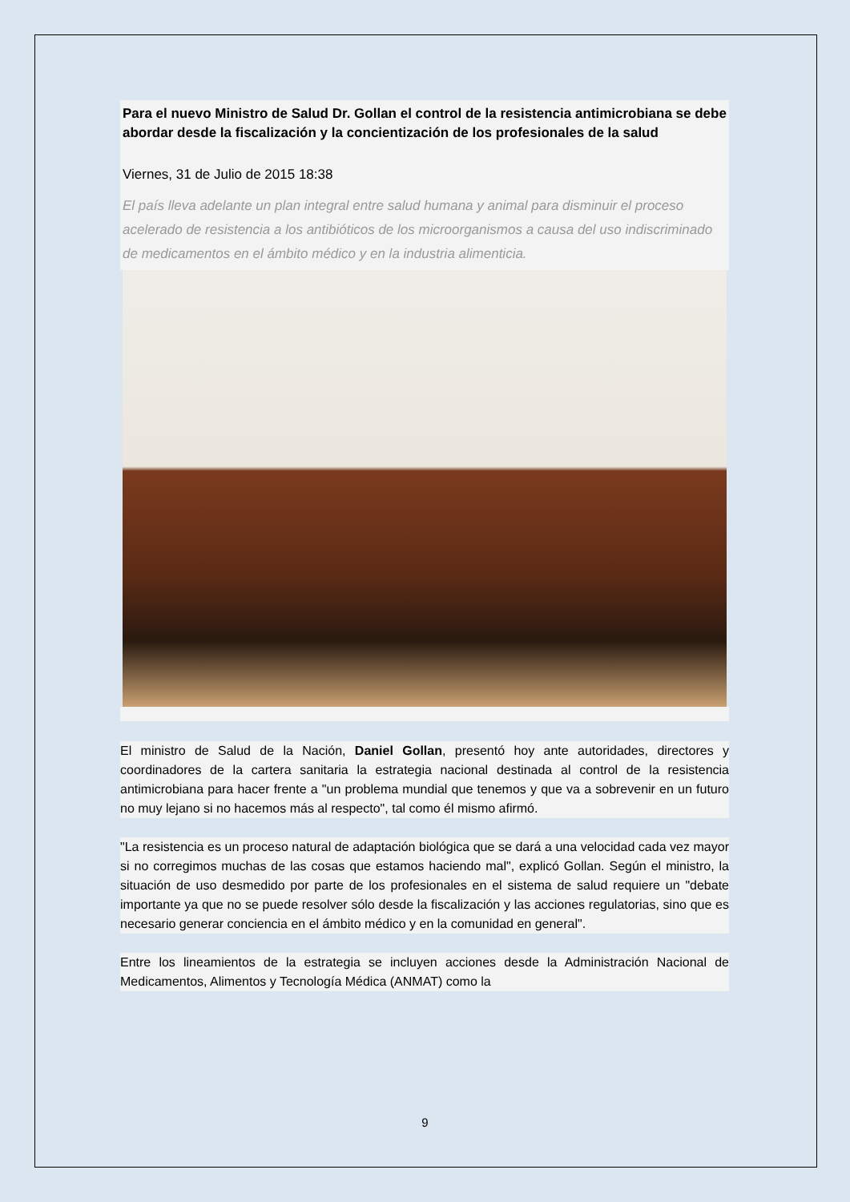Para el nuevo Ministro de Salud Dr. Gollan el control de la resistencia antimicrobiana se debe abordar desde la fiscalización y la concientización de los profesionales de la salud
Viernes, 31 de Julio de 2015 18:38
El país lleva adelante un plan integral entre salud humana y animal para disminuir el proceso acelerado de resistencia a los antibióticos de los microorganismos a causa del uso indiscriminado de medicamentos en el ámbito médico y en la industria alimenticia.
El ministro de Salud de la Nación, Daniel Gollan, presentó hoy ante autoridades, directores y coordinadores de la cartera sanitaria la estrategia nacional destinada al control de la resistencia antimicrobiana para hacer frente a "un problema mundial que tenemos y que va a sobrevenir en un futuro no muy lejano si no hacemos más al respecto", tal como él mismo afirmó.
"La resistencia es un proceso natural de adaptación biológica que se dará a una velocidad cada vez mayor si no corregimos muchas de las cosas que estamos haciendo mal", explicó Gollan. Según el ministro, la situación de uso desmedido por parte de los profesionales en el sistema de salud requiere un "debate importante ya que no se puede resolver sólo desde la fiscalización y las acciones regulatorias, sino que es necesario generar conciencia en el ámbito médico y en la comunidad en general".
Entre los lineamientos de la estrategia se incluyen acciones desde la Administración Nacional de Medicamentos, Alimentos y Tecnología Médica (ANMAT) como la
9